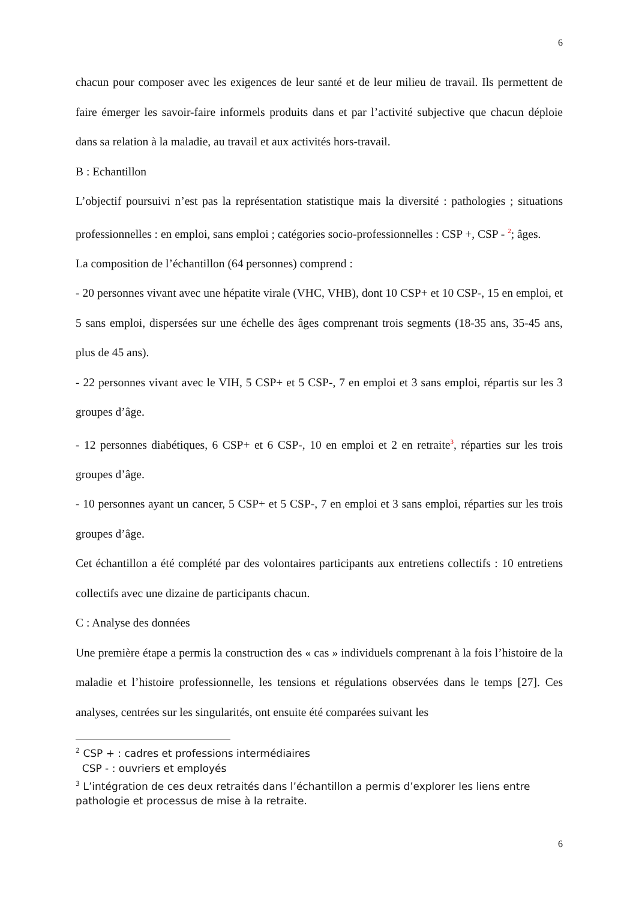6
chacun pour composer avec les exigences de leur santé et de leur milieu de travail. Ils permettent de faire émerger les savoir-faire informels produits dans et par l’activité subjective que chacun déploie dans sa relation à la maladie, au travail et aux activités hors-travail.
B : Echantillon
L’objectif poursuivi n’est pas la représentation statistique mais la diversité : pathologies ; situations professionnelles : en emploi, sans emploi ; catégories socio-professionnelles : CSP +, CSP - <sup>2</sup>; âges.
La composition de l’échantillon (64 personnes) comprend :
- 20 personnes vivant avec une hépatite virale (VHC, VHB), dont 10 CSP+ et 10 CSP-, 15 en emploi, et 5 sans emploi, dispersées sur une échelle des âges comprenant trois segments (18-35 ans, 35-45 ans, plus de 45 ans).
- 22 personnes vivant avec le VIH, 5 CSP+ et 5 CSP-, 7 en emploi et 3 sans emploi, répartis sur les 3 groupes d’âge.
- 12 personnes diabétiques, 6 CSP+ et 6 CSP-, 10 en emploi et 2 en retraite<sup>3</sup>, réparties sur les trois groupes d’âge.
- 10 personnes ayant un cancer, 5 CSP+ et 5 CSP-, 7 en emploi et 3 sans emploi, réparties sur les trois groupes d’âge.
Cet échantillon a été complété par des volontaires participants aux entretiens collectifs : 10 entretiens collectifs avec une dizaine de participants chacun.
C : Analyse des données
Une première étape a permis la construction des « cas » individuels comprenant à la fois l’histoire de la maladie et l’histoire professionnelle, les tensions et régulations observées dans le temps [27]. Ces analyses, centrées sur les singularités, ont ensuite été comparées suivant les
<sup>2</sup> CSP + : cadres et professions intermédiaires
CSP - : ouvriers et employés
<sup>3</sup> L’intégration de ces deux retraités dans l’échantillon a permis d’explorer les liens entre pathologie et processus de mise à la retraite.
6